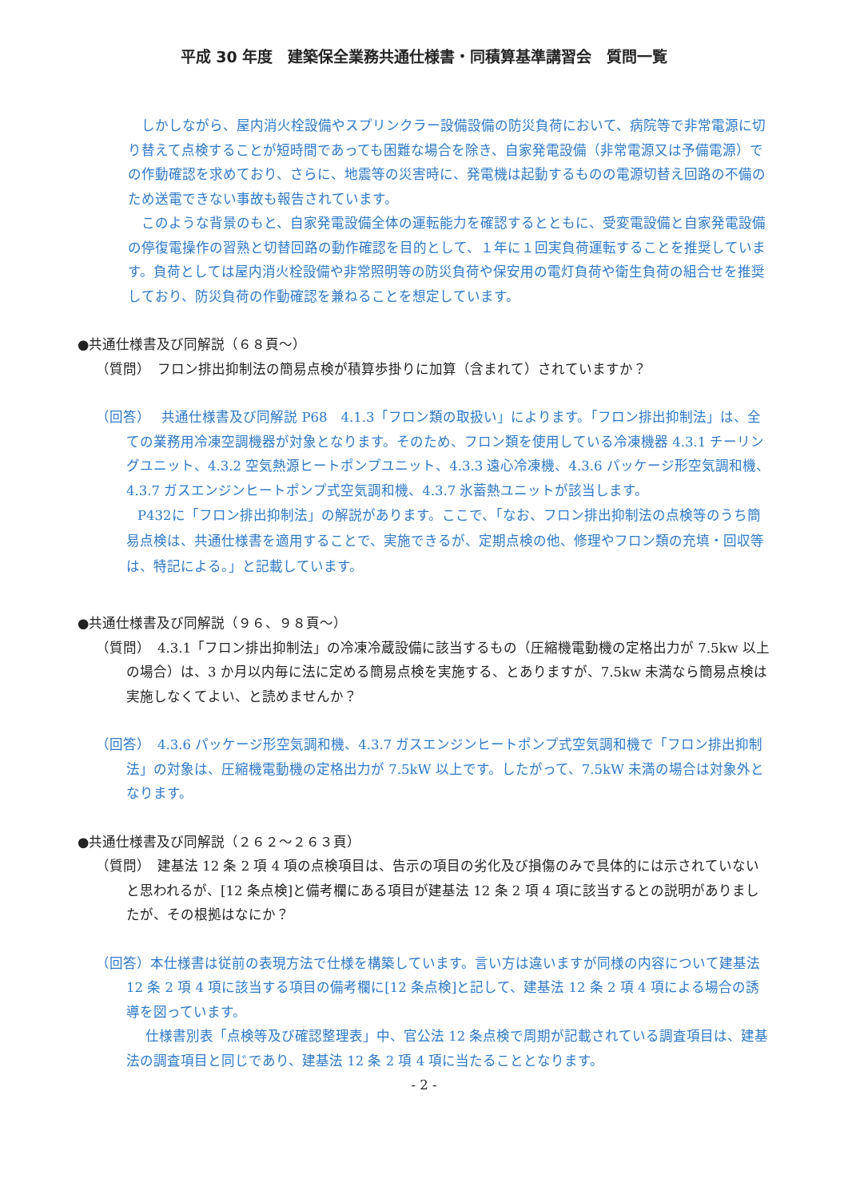平成 30 年度　建築保全業務共通仕様書・同積算基準講習会　質問一覧
　しかしながら、屋内消火栓設備やスプリンクラー設備設備の防災負荷において、病院等で非常電源に切り替えて点検することが短時間であっても困難な場合を除き、自家発電設備（非常電源又は予備電源）での作動確認を求めており、さらに、地震等の災害時に、発電機は起動するものの電源切替え回路の不備のため送電できない事故も報告されています。
　このような背景のもと、自家発電設備全体の運転能力を確認するとともに、受変電設備と自家発電設備の停復電操作の習熟と切替回路の動作確認を目的として、１年に１回実負荷運転することを推奨しています。負荷としては屋内消火栓設備や非常照明等の防災負荷や保安用の電灯負荷や衛生負荷の組合せを推奨しており、防災負荷の作動確認を兼ねることを想定しています。
●共通仕様書及び同解説（６８頁～）
（質問）　フロン排出抑制法の簡易点検が積算歩掛りに加算（含まれて）されていますか？
（回答）　 共通仕様書及び同解説 P68　4.1.3「フロン類の取扱い」によります。「フロン排出抑制法」は、全ての業務用冷凍空調機器が対象となります。そのため、フロン類を使用している冷凍機器 4.3.1 チーリングユニット、4.3.2 空気熱源ヒートポンプユニット、4.3.3 遠心冷凍機、4.3.6 パッケージ形空気調和機、4.3.7 ガスエンジンヒートポンプ式空気調和機、4.3.7 氷蓄熱ユニットが該当します。
P432に「フロン排出抑制法」の解説があります。ここで、「なお、フロン排出抑制法の点検等のうち簡易点検は、共通仕様書を適用することで、実施できるが、定期点検の他、修理やフロン類の充填・回収等は、特記による。」と記載しています。
●共通仕様書及び同解説（９６、９８頁～）
（質問）　4.3.1「フロン排出抑制法」の冷凍冷蔵設備に該当するもの（圧縮機電動機の定格出力が 7.5kw 以上の場合）は、3 か月以内毎に法に定める簡易点検を実施する、とありますが、7.5kw 未満なら簡易点検は実施しなくてよい、と読めませんか？
（回答）　4.3.6 パッケージ形空気調和機、4.3.7 ガスエンジンヒートポンプ式空気調和機で「フロン排出抑制法」の対象は、圧縮機電動機の定格出力が 7.5kW 以上です。したがって、7.5kW 未満の場合は対象外となります。
●共通仕様書及び同解説（２６２～２６３頁）
（質問）　建基法 12 条 2 項 4 項の点検項目は、告示の項目の劣化及び損傷のみで具体的には示されていないと思われるが、[12 条点検]と備考欄にある項目が建基法 12 条 2 項 4 項に該当するとの説明がありましたが、その根拠はなにか？
（回答）本仕様書は従前の表現方法で仕様を構築しています。言い方は違いますが同様の内容について建基法 12 条 2 項 4 項に該当する項目の備考欄に[12 条点検]と記して、建基法 12 条 2 項 4 項による場合の誘導を図っています。
仕様書別表「点検等及び確認整理表」中、官公法 12 条点検で周期が記載されている調査項目は、建基法の調査項目と同じであり、建基法 12 条 2 項 4 項に当たることとなります。
- 2 -